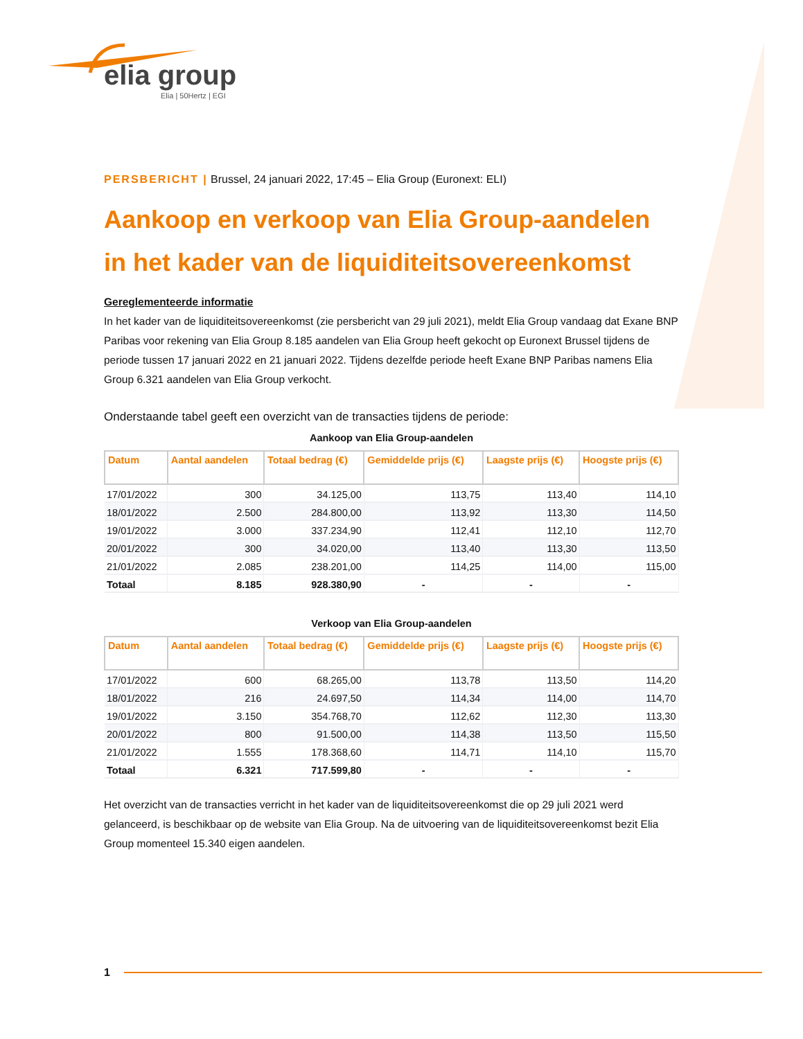elia group
Elia | 50Hertz | EGI
PERSBERICHT | Brussel, 24 januari 2022, 17:45 – Elia Group (Euronext: ELI)
Aankoop en verkoop van Elia Group-aandelen in het kader van de liquiditeitsovereenkomst
Gereglementeerde informatie
In het kader van de liquiditeitsovereenkomst (zie persbericht van 29 juli 2021), meldt Elia Group vandaag dat Exane BNP Paribas voor rekening van Elia Group 8.185 aandelen van Elia Group heeft gekocht op Euronext Brussel tijdens de periode tussen 17 januari 2022 en 21 januari 2022. Tijdens dezelfde periode heeft Exane BNP Paribas namens Elia Group 6.321 aandelen van Elia Group verkocht.
Onderstaande tabel geeft een overzicht van de transacties tijdens de periode:
Aankoop van Elia Group-aandelen
| Datum | Aantal aandelen | Totaal bedrag (€) | Gemiddelde prijs (€) | Laagste prijs (€) | Hoogste prijs (€) |
| --- | --- | --- | --- | --- | --- |
| 17/01/2022 | 300 | 34.125,00 | 113,75 | 113,40 | 114,10 |
| 18/01/2022 | 2.500 | 284.800,00 | 113,92 | 113,30 | 114,50 |
| 19/01/2022 | 3.000 | 337.234,90 | 112,41 | 112,10 | 112,70 |
| 20/01/2022 | 300 | 34.020,00 | 113,40 | 113,30 | 113,50 |
| 21/01/2022 | 2.085 | 238.201,00 | 114,25 | 114,00 | 115,00 |
| Totaal | 8.185 | 928.380,90 | - | - | - |
Verkoop van Elia Group-aandelen
| Datum | Aantal aandelen | Totaal bedrag (€) | Gemiddelde prijs (€) | Laagste prijs (€) | Hoogste prijs (€) |
| --- | --- | --- | --- | --- | --- |
| 17/01/2022 | 600 | 68.265,00 | 113,78 | 113,50 | 114,20 |
| 18/01/2022 | 216 | 24.697,50 | 114,34 | 114,00 | 114,70 |
| 19/01/2022 | 3.150 | 354.768,70 | 112,62 | 112,30 | 113,30 |
| 20/01/2022 | 800 | 91.500,00 | 114,38 | 113,50 | 115,50 |
| 21/01/2022 | 1.555 | 178.368,60 | 114,71 | 114,10 | 115,70 |
| Totaal | 6.321 | 717.599,80 | - | - | - |
Het overzicht van de transacties verricht in het kader van de liquiditeitsovereenkomst die op 29 juli 2021 werd gelanceerd, is beschikbaar op de website van Elia Group. Na de uitvoering van de liquiditeitsovereenkomst bezit Elia Group momenteel 15.340 eigen aandelen.
1